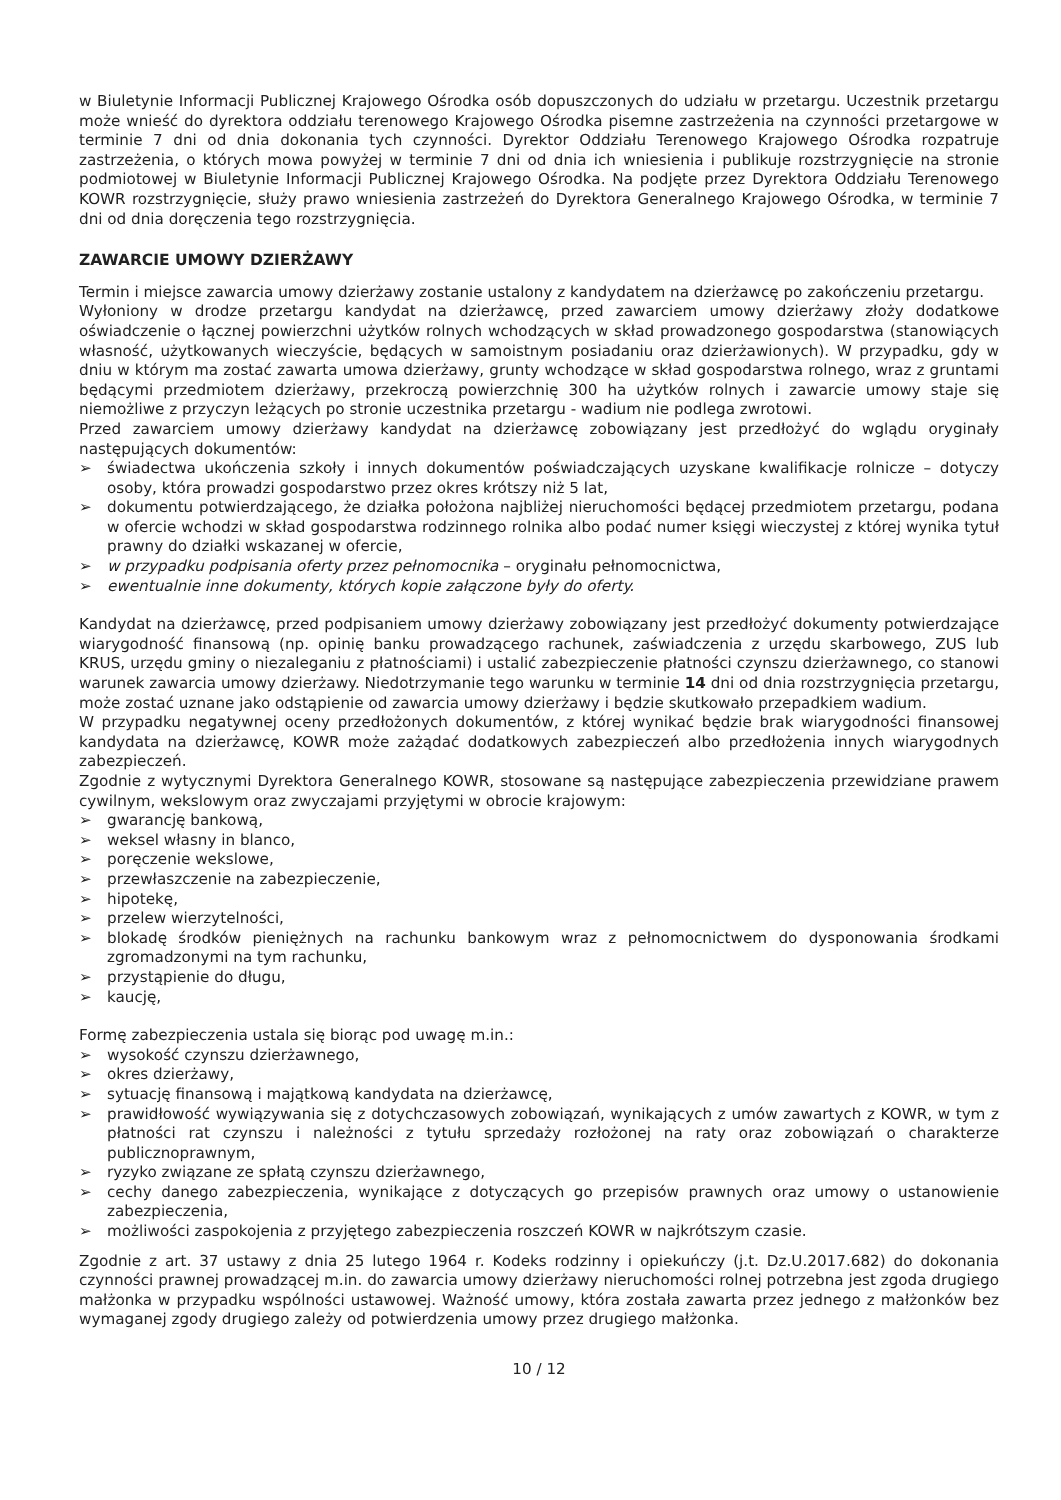w Biuletynie Informacji Publicznej Krajowego Ośrodka osób dopuszczonych do udziału w przetargu. Uczestnik przetargu może wnieść do dyrektora oddziału terenowego Krajowego Ośrodka pisemne zastrzeżenia na czynności przetargowe w terminie 7 dni od dnia dokonania tych czynności. Dyrektor Oddziału Terenowego Krajowego Ośrodka rozpatruje zastrzeżenia, o których mowa powyżej w terminie 7 dni od dnia ich wniesienia i publikuje rozstrzygnięcie na stronie podmiotowej w Biuletynie Informacji Publicznej Krajowego Ośrodka. Na podjęte przez Dyrektora Oddziału Terenowego KOWR rozstrzygnięcie, służy prawo wniesienia zastrzeżeń do Dyrektora Generalnego Krajowego Ośrodka, w terminie 7 dni od dnia doręczenia tego rozstrzygnięcia.
ZAWARCIE UMOWY DZIERŻAWY
Termin i miejsce zawarcia umowy dzierżawy zostanie ustalony z kandydatem na dzierżawcę po zakończeniu przetargu.
Wyłoniony w drodze przetargu kandydat na dzierżawcę, przed zawarciem umowy dzierżawy złoży dodatkowe oświadczenie o łącznej powierzchni użytków rolnych wchodzących w skład prowadzonego gospodarstwa (stanowiących własność, użytkowanych wieczyście, będących w samoistnym posiadaniu oraz dzierżawionych). W przypadku, gdy w dniu w którym ma zostać zawarta umowa dzierżawy, grunty wchodzące w skład gospodarstwa rolnego, wraz z gruntami będącymi przedmiotem dzierżawy, przekroczą powierzchnię 300 ha użytków rolnych i zawarcie umowy staje się niemożliwe z przyczyn leżących po stronie uczestnika przetargu - wadium nie podlega zwrotowi.
Przed zawarciem umowy dzierżawy kandydat na dzierżawcę zobowiązany jest przedłożyć do wglądu oryginały następujących dokumentów:
➢ świadectwa ukończenia szkoły i innych dokumentów poświadczających uzyskane kwalifikacje rolnicze – dotyczy osoby, która prowadzi gospodarstwo przez okres krótszy niż 5 lat,
➢ dokumentu potwierdzającego, że działka położona najbliżej nieruchomości będącej przedmiotem przetargu, podana w ofercie wchodzi w skład gospodarstwa rodzinnego rolnika albo podać numer księgi wieczystej z której wynika tytuł prawny do działki wskazanej w ofercie,
➢ w przypadku podpisania oferty przez pełnomocnika – oryginału pełnomocnictwa,
➢ ewentualnie inne dokumenty, których kopie załączone były do oferty.
Kandydat na dzierżawcę, przed podpisaniem umowy dzierżawy zobowiązany jest przedłożyć dokumenty potwierdzające wiarygodność finansową (np. opinię banku prowadzącego rachunek, zaświadczenia z urzędu skarbowego, ZUS lub KRUS, urzędu gminy o niezaleganiu z płatnościami) i ustalić zabezpieczenie płatności czynszu dzierżawnego, co stanowi warunek zawarcia umowy dzierżawy. Niedotrzymanie tego warunku w terminie 14 dni od dnia rozstrzygnięcia przetargu, może zostać uznane jako odstąpienie od zawarcia umowy dzierżawy i będzie skutkowało przepadkiem wadium.
W przypadku negatywnej oceny przedłożonych dokumentów, z której wynikać będzie brak wiarygodności finansowej kandydata na dzierżawcę, KOWR może zażądać dodatkowych zabezpieczeń albo przedłożenia innych wiarygodnych zabezpieczeń.
Zgodnie z wytycznymi Dyrektora Generalnego KOWR, stosowane są następujące zabezpieczenia przewidziane prawem cywilnym, wekslowym oraz zwyczajami przyjętymi w obrocie krajowym:
➢ gwarancję bankową,
➢ weksel własny in blanco,
➢ poręczenie wekslowe,
➢ przewłaszczenie na zabezpieczenie,
➢ hipotekę,
➢ przelew wierzytelności,
➢ blokadę środków pieniężnych na rachunku bankowym wraz z pełnomocnictwem do dysponowania środkami zgromadzonymi na tym rachunku,
➢ przystąpienie do długu,
➢ kaucję,
Formę zabezpieczenia ustala się biorąc pod uwagę m.in.:
➢ wysokość czynszu dzierżawnego,
➢ okres dzierżawy,
➢ sytuację finansową i majątkową kandydata na dzierżawcę,
➢ prawidłowość wywiązywania się z dotychczasowych zobowiązań, wynikających z umów zawartych z KOWR, w tym z płatności rat czynszu i należności z tytułu sprzedaży rozłożonej na raty oraz zobowiązań o charakterze publicznoprawnym,
➢ ryzyko związane ze spłatą czynszu dzierżawnego,
➢ cechy danego zabezpieczenia, wynikające z dotyczących go przepisów prawnych oraz umowy o ustanowienie zabezpieczenia,
➢ możliwości zaspokojenia z przyjętego zabezpieczenia roszczeń KOWR w najkrótszym czasie.
Zgodnie z art. 37 ustawy z dnia 25 lutego 1964 r. Kodeks rodzinny i opiekuńczy (j.t. Dz.U.2017.682) do dokonania czynności prawnej prowadzącej m.in. do zawarcia umowy dzierżawy nieruchomości rolnej potrzebna jest zgoda drugiego małżonka w przypadku wspólności ustawowej. Ważność umowy, która została zawarta przez jednego z małżonków bez wymaganej zgody drugiego zależy od potwierdzenia umowy przez drugiego małżonka.
10 / 12